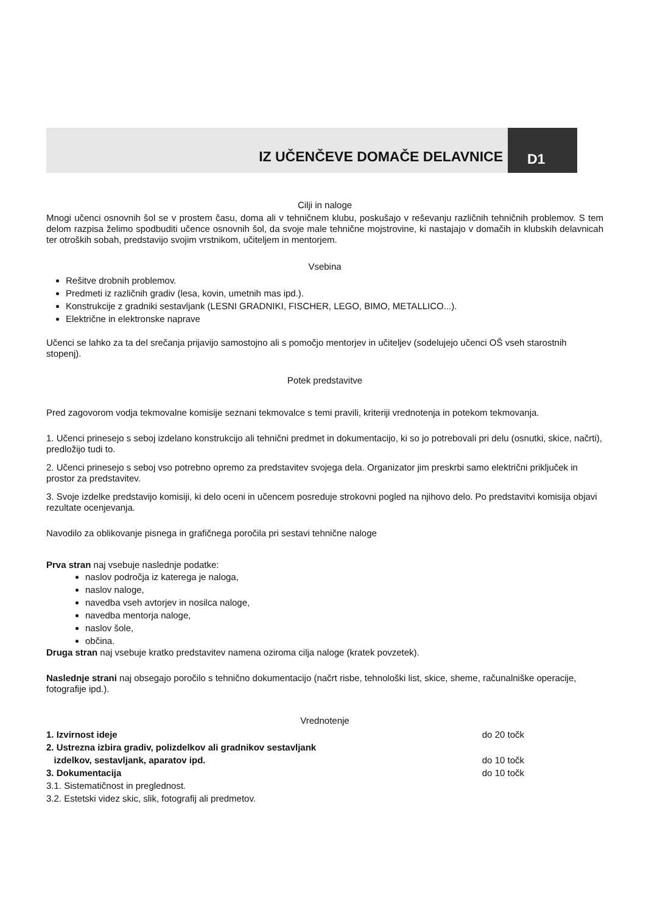IZ UČENČEVE DOMAČE DELAVNICE
D1
Cilji in naloge
Mnogi učenci osnovnih šol se v prostem času, doma ali v tehničnem klubu, poskušajo v reševanju različnih tehničnih problemov. S tem delom razpisa želimo spodbuditi učence osnovnih šol, da svoje male tehnične mojstrovine, ki nastajajo v domačih in klubskih delavnicah ter otroških sobah, predstavijo svojim vrstnikom, učiteljem in mentorjem.
Vsebina
Rešitve drobnih problemov.
Predmeti iz različnih gradiv (lesa, kovin, umetnih mas ipd.).
Konstrukcije z gradniki sestavljank (LESNI GRADNIKI, FISCHER, LEGO, BIMO, METALLICO...).
Električne in elektronske naprave
Učenci se lahko za ta del srečanja prijavijo samostojno ali s pomočjo mentorjev in učiteljev (sodelujejo učenci OŠ vseh starostnih stopenj).
Potek predstavitve
Pred zagovorom vodja tekmovalne komisije seznani tekmovalce s temi pravili, kriteriji vrednotenja in potekom tekmovanja.
1. Učenci prinesejo s seboj izdelano konstrukcijo ali tehnični predmet in dokumentacijo, ki so jo potrebovali pri delu (osnutki, skice, načrti), predložijo tudi to.
2. Učenci prinesejo s seboj vso potrebno opremo za predstavitev svojega dela. Organizator jim preskrbi samo električni priključek in prostor za predstavitev.
3. Svoje izdelke predstavijo komisiji, ki delo oceni in učencem posreduje strokovni pogled na njihovo delo. Po predstavitvi komisija objavi rezultate ocenjevanja.
Navodilo za oblikovanje pisnega in grafičnega poročila pri sestavi tehnične naloge
Prva stran naj vsebuje naslednje podatke:
naslov področja iz katerega je naloga,
naslov naloge,
navedba vseh avtorjev in nosilca naloge,
navedba mentorja naloge,
naslov šole,
občina.
Druga stran naj vsebuje kratko predstavitev namena oziroma cilja naloge (kratek povzetek).
Naslednje strani naj obsegajo poročilo s tehnično dokumentacijo (načrt risbe, tehnološki list, skice, sheme, računalniške operacije, fotografije ipd.).
Vrednotenje
1. Izvirnost ideje do 20 točk
2. Ustrezna izbira gradiv, polizdelkov ali gradnikov sestavljank
izdelkov, sestavljank, aparatov ipd. do 10 točk
3. Dokumentacija do 10 točk
3.1. Sistematičnost in preglednost.
3.2. Estetski videz skic, slik, fotografij ali predmetov.